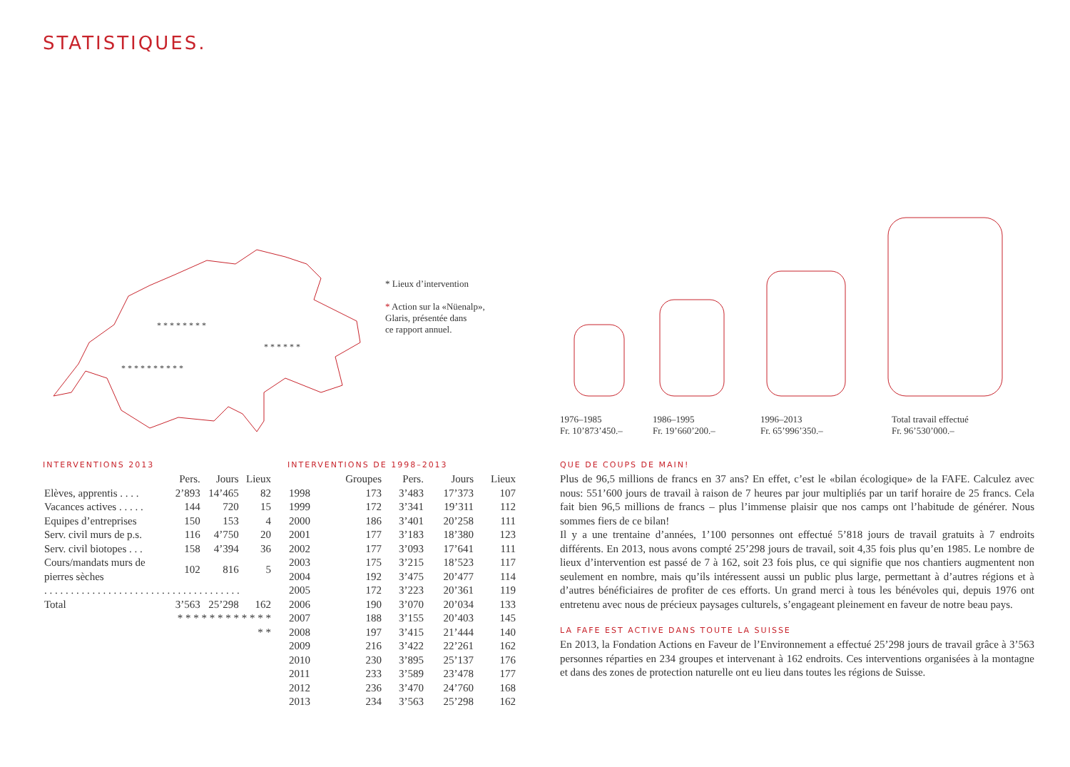STATISTIQUES.
* * * * * * * *
* * * * * * * * * *
* * * * * *
* Lieux d’intervention
* Action sur la «Nüenalp»,
Glaris, présentée dans
ce rapport annuel.
1976–1985
Fr. 10’873’450.–
1986–1995
Fr. 19’660’200.–
1996–2013
Fr. 65’996’350.–
Total travail effectué
Fr. 96’530’000.–
INTERVENTIONS 2013
| | Pers. | Jours | Lieux |
| --- | --- | --- | --- |
| Elèves, apprentis . . . . | 2’893 | 14’465 | 82 |
| Vacances actives . . . . . | 144 | 720 | 15 |
| Equipes d’entreprises | 150 | 153 | 4 |
| Serv. civil murs de p.s. | 116 | 4’750 | 20 |
| Serv. civil biotopes . . . | 158 | 4’394 | 36 |
| Cours/mandats murs de pierres sèches | 102 | 816 | 5 |
| . . . . . . . . . . . . . . . . . . . . . . . . . . . . . . . . . . . . . | | | |
| Total | 3’563 | 25’298 | 162 |
| | * * * * * * * * * * * * * * | | |
INTERVENTIONS DE 1998–2013
| | Groupes | Pers. | Jours | Lieux |
| --- | --- | --- | --- | --- |
| 1998 | 173 | 3’483 | 17’373 | 107 |
| 1999 | 172 | 3’341 | 19’311 | 112 |
| 2000 | 186 | 3’401 | 20’258 | 111 |
| 2001 | 177 | 3’183 | 18’380 | 123 |
| 2002 | 177 | 3’093 | 17’641 | 111 |
| 2003 | 175 | 3’215 | 18’523 | 117 |
| 2004 | 192 | 3’475 | 20’477 | 114 |
| 2005 | 172 | 3’223 | 20’361 | 119 |
| 2006 | 190 | 3’070 | 20’034 | 133 |
| 2007 | 188 | 3’155 | 20’403 | 145 |
| 2008 | 197 | 3’415 | 21’444 | 140 |
| 2009 | 216 | 3’422 | 22’261 | 162 |
| 2010 | 230 | 3’895 | 25’137 | 176 |
| 2011 | 233 | 3’589 | 23’478 | 177 |
| 2012 | 236 | 3’470 | 24’760 | 168 |
| 2013 | 234 | 3’563 | 25’298 | 162 |
QUE DE COUPS DE MAIN!
Plus de 96,5 millions de francs en 37 ans? En effet, c’est le «bilan écologique» de la FAFE. Calculez avec nous: 551’600 jours de travail à raison de 7 heures par jour multipliés par un tarif horaire de 25 francs. Cela fait bien 96,5 millions de francs – plus l’immense plaisir que nos camps ont l’habitude de générer. Nous sommes fiers de ce bilan!
Il y a une trentaine d’années, 1’100 personnes ont effectué 5’818 jours de travail gratuits à 7 endroits différents. En 2013, nous avons compté 25’298 jours de travail, soit 4,35 fois plus qu’en 1985. Le nombre de lieux d’intervention est passé de 7 à 162, soit 23 fois plus, ce qui signifie que nos chantiers augmentent non seulement en nombre, mais qu’ils intéressent aussi un public plus large, permettant à d’autres régions et à d’autres bénéficiaires de profiter de ces efforts. Un grand merci à tous les bénévoles qui, depuis 1976 ont entretenu avec nous de précieux paysages culturels, s’engageant pleinement en faveur de notre beau pays.
LA FAFE EST ACTIVE DANS TOUTE LA SUISSE
En 2013, la Fondation Actions en Faveur de l’Environnement a effectué 25’298 jours de travail grâce à 3’563 personnes réparties en 234 groupes et intervenant à 162 endroits. Ces interventions organisées à la montagne et dans des zones de protection naturelle ont eu lieu dans toutes les régions de Suisse.